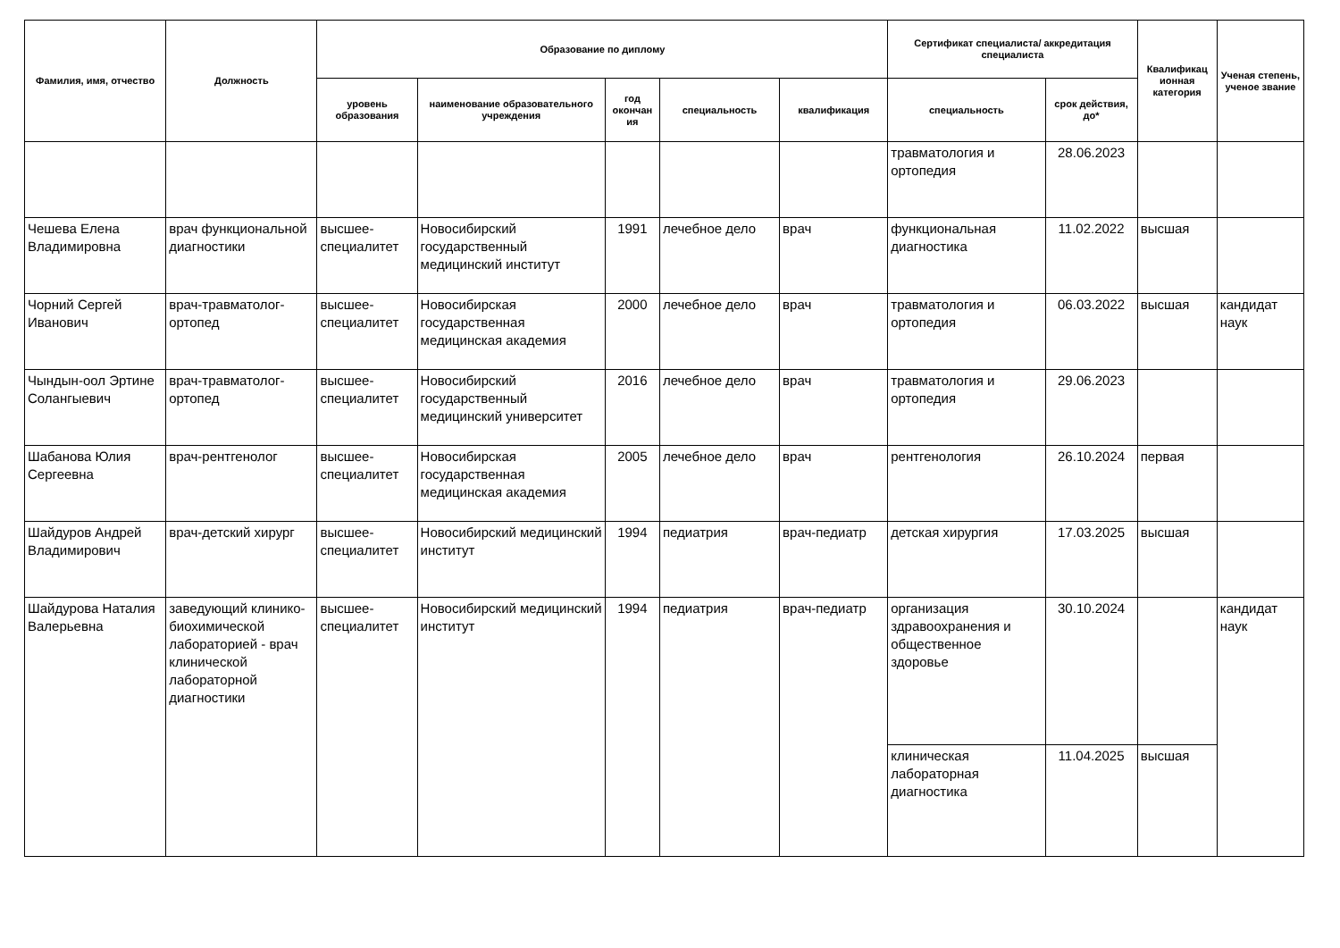| Фамилия, имя, отчество | Должность | Образование по диплому | | | | | Сертификат специалиста/ аккредитация специалиста | | Квалификац ионная категория | Ученая степень, ученое звание |
| --- | --- | --- | --- | --- | --- | --- | --- | --- | --- | --- |
| | | уровень образования | наименование образовательного учреждения | год окончан ия | специальность | квалификация | специальность | срок действия, до* | | |
| | | | | | | | травматология и ортопедия | 28.06.2023 | | |
| Чешева Елена Владимировна | врач функциональной диагностики | высшее-специалитет | Новосибирский государственный медицинский институт | 1991 | лечебное дело | врач | функциональная диагностика | 11.02.2022 | высшая | |
| Чорний Сергей Иванович | врач-травматолог-ортопед | высшее-специалитет | Новосибирская государственная медицинская академия | 2000 | лечебное дело | врач | травматология и ортопедия | 06.03.2022 | высшая | кандидат наук |
| Чындын-оол Эртине Солангыевич | врач-травматолог-ортопед | высшее-специалитет | Новосибирский государственный медицинский университет | 2016 | лечебное дело | врач | травматология и ортопедия | 29.06.2023 | | |
| Шабанова Юлия Сергеевна | врач-рентгенолог | высшее-специалитет | Новосибирская государственная медицинская академия | 2005 | лечебное дело | врач | рентгенология | 26.10.2024 | первая | |
| Шайдуров Андрей Владимирович | врач-детский хирург | высшее-специалитет | Новосибирский медицинский институт | 1994 | педиатрия | врач-педиатр | детская хирургия | 17.03.2025 | высшая | |
| Шайдурова Наталия Валерьевна | заведующий клинико-биохимической лабораторией - врач клинической лабораторной диагностики | высшее-специалитет | Новосибирский медицинский институт | 1994 | педиатрия | врач-педиатр | организация здравоохранения и общественное здоровье | 30.10.2024 | | кандидат наук |
| | | | | | | | клиническая лабораторная диагностика | 11.04.2025 | высшая | |